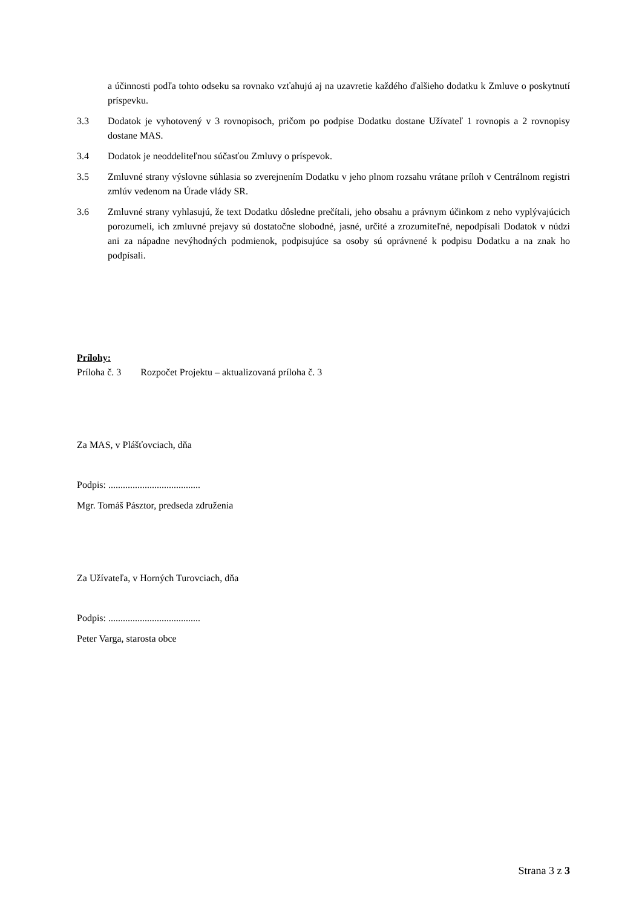a účinnosti podľa tohto odseku sa rovnako vzťahujú aj na uzavretie každého ďalšieho dodatku k Zmluve o poskytnutí príspevku.
3.3 Dodatok je vyhotovený v 3 rovnopisoch, pričom po podpise Dodatku dostane Užívateľ 1 rovnopis a 2 rovnopisy dostane MAS.
3.4 Dodatok je neoddeliteľnou súčasťou Zmluvy o príspevok.
3.5 Zmluvné strany výslovne súhlasia so zverejnením Dodatku v jeho plnom rozsahu vrátane príloh v Centrálnom registri zmlúv vedenom na Úrade vlády SR.
3.6 Zmluvné strany vyhlasujú, že text Dodatku dôsledne prečítali, jeho obsahu a právnym účinkom z neho vyplývajúcich porozumeli, ich zmluvné prejavy sú dostatočne slobodné, jasné, určité a zrozumiteľné, nepodpísali Dodatok v núdzi ani za nápadne nevýhodných podmienok, podpisujúce sa osoby sú oprávnené k podpisu Dodatku a na znak ho podpísali.
Prílohy:
Príloha č. 3 Rozpočet Projektu – aktualizovaná príloha č. 3
Za MAS, v Plášťovciach, dňa
Podpis: ......................................
Mgr. Tomáš Pásztor, predseda združenia
Za Užívateľa, v Horných Turovciach, dňa
Podpis: ......................................
Peter Varga, starosta obce
Strana 3 z 3